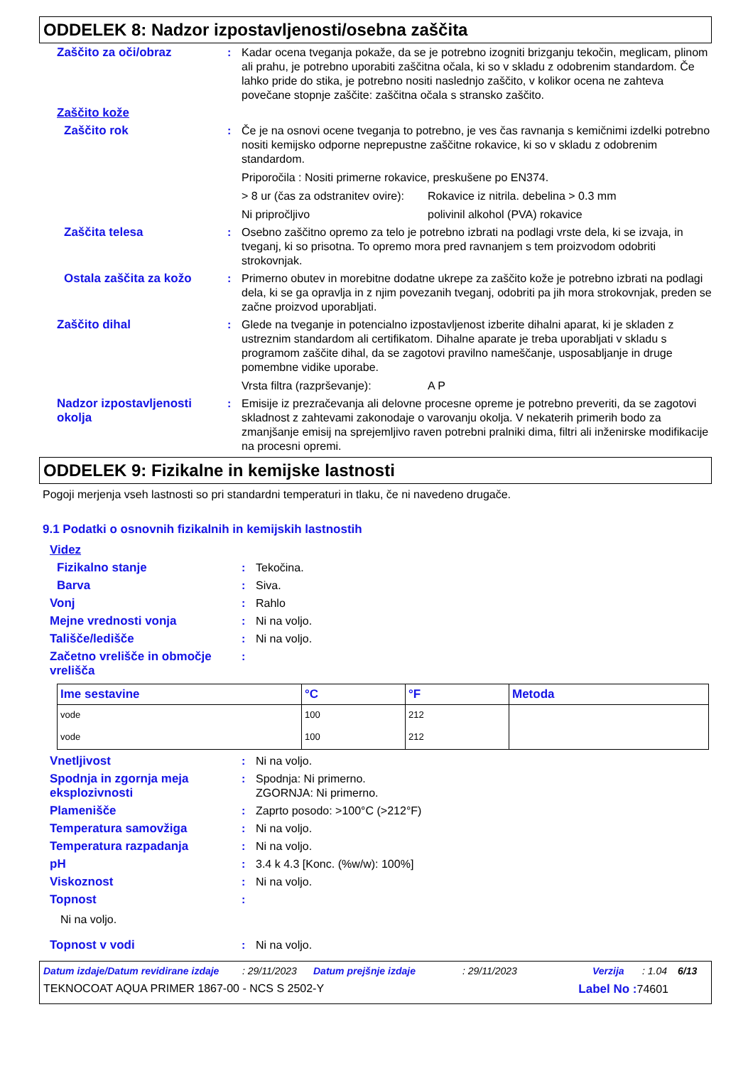ODDELEK 8: Nadzor izpostavljenosti/osebna zaščita
Zaščito za oči/obraz : Kadar ocena tveganja pokaže, da se je potrebno izogniti brizganju tekočin, meglicam, plinom ali prahu, je potrebno uporabiti zaščitna očala, ki so v skladu z odobrenim standardom. Če lahko pride do stika, je potrebno nositi naslednjo zaščito, v kolikor ocena ne zahteva povečane stopnje zaščite: zaščitna očala s stransko zaščito.
Zaščito kože
Zaščito rok : Če je na osnovi ocene tveganja to potrebno, je ves čas ravnanja s kemičnimi izdelki potrebno nositi kemijsko odporne neprepustne zaščitne rokavice, ki so v skladu z odobrenim standardom.
Priporočila : Nositi primerne rokavice, preskušene po EN374.
> 8 ur (čas za odstranitev ovire): Rokavice iz nitrila. debelina > 0.3 mm
Ni pripročljivo polivinil alkohol (PVA) rokavice
Zaščita telesa : Osebno zaščitno opremo za telo je potrebno izbrati na podlagi vrste dela, ki se izvaja, in tveganj, ki so prisotna. To opremo mora pred ravnanjem s tem proizvodom odobriti strokovnjak.
Ostala zaščita za kožo : Primerno obutev in morebitne dodatne ukrepe za zaščito kože je potrebno izbrati na podlagi dela, ki se ga opravlja in z njim povezanih tveganj, odobriti pa jih mora strokovnjak, preden se začne proizvod uporabljati.
Zaščito dihal : Glede na tveganje in potencialno izpostavljenost izberite dihalni aparat, ki je skladen z ustreznim standardom ali certifikatom. Dihalne aparate je treba uporabljati v skladu s programom zaščite dihal, da se zagotovi pravilno nameščanje, usposabljanje in druge pomembne vidike uporabe.
Vrsta filtra (razprševanje): A P
Nadzor izpostavljenosti okolja
: Emisije iz prezračevanja ali delovne procesne opreme je potrebno preveriti, da se zagotovi skladnost z zahtevami zakonodaje o varovanju okolja. V nekaterih primerih bodo za zmanjšanje emisij na sprejemljivo raven potrebni pralniki dima, filtri ali inženirske modifikacije na procesni opremi.
ODDELEK 9: Fizikalne in kemijske lastnosti
Pogoji merjenja vseh lastnosti so pri standardni temperaturi in tlaku, če ni navedeno drugače.
9.1 Podatki o osnovnih fizikalnih in kemijskih lastnostih
Videz
Fizikalno stanje : Tekočina.
Barva : Siva.
Vonj : Rahlo
Mejne vrednosti vonja : Ni na voljo.
Tališče/ledišče : Ni na voljo.
Začetno vrelišče in območje vrelišča
:
| Ime sestavine | °C | °F | Metoda |
| --- | --- | --- | --- |
| vode | 100 | 212 | |
| vode | 100 | 212 | |
Vnetljivost : Ni na voljo.
Spodnja in zgornja meja eksplozivnosti
: Spodnja: Ni primerno.
ZGORNJA: Ni primerno.
Plamenišče : Zaprto posodo: >100°C (>212°F)
Temperatura samovžiga : Ni na voljo.
Temperatura razpadanja : Ni na voljo.
pH : 3.4 k 4.3 [Konc. (%w/w): 100%]
Viskoznost : Ni na voljo.
Topnost :
Ni na voljo.
Topnost v vodi : Ni na voljo.
Datum izdaje/Datum revidirane izdaje: 29/11/2023 Datum prejšnje izdaje: 29/11/2023 Verzija: 1.04 6/13
TEKNOCOAT AQUA PRIMER 1867-00 - NCS S 2502-Y Label No : 74601